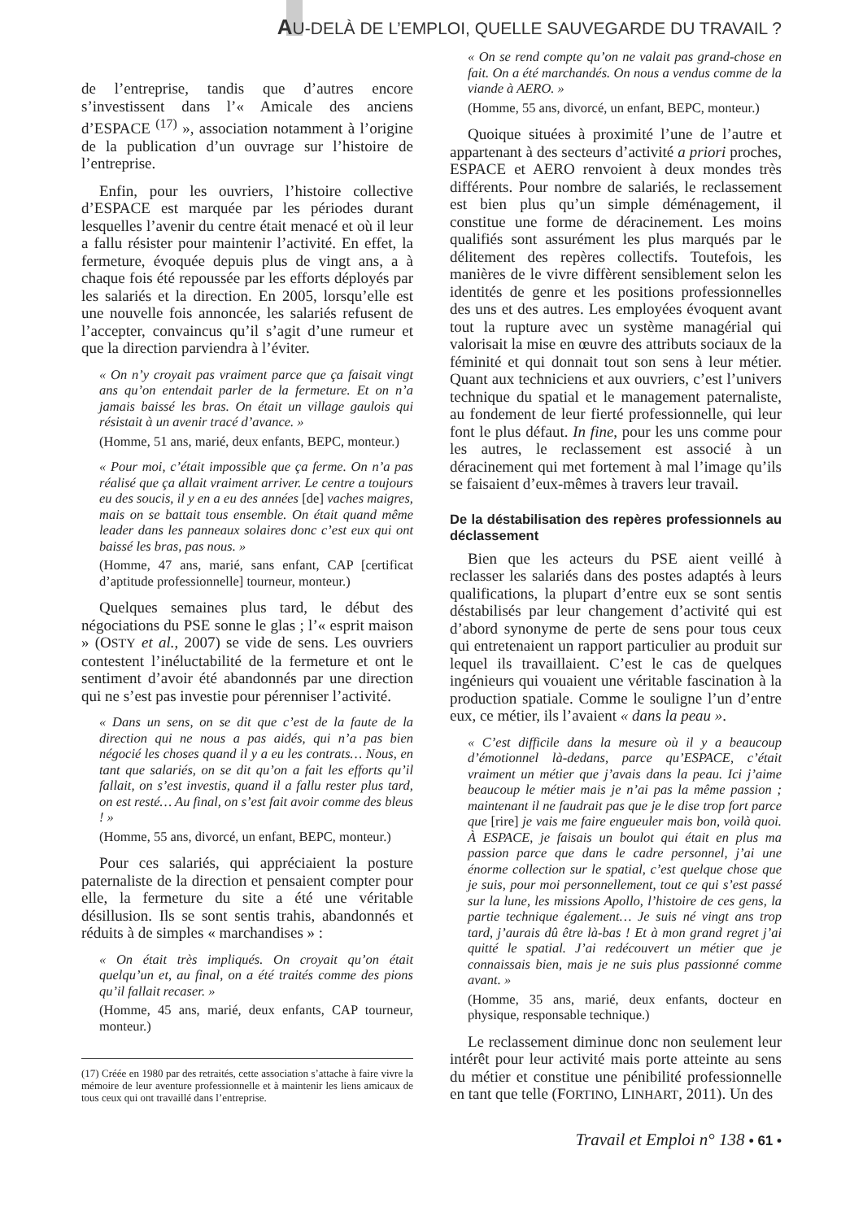AU-DELÀ DE L’EMPLOI, QUELLE SAUVEGARDE DU TRAVAIL ?
de l’entreprise, tandis que d’autres encore s’investissent dans l’« Amicale des anciens d’ESPACE <sup>(17)</sup> », association notamment à l’origine de la publication d’un ouvrage sur l’histoire de l’entreprise.
Enfin, pour les ouvriers, l’histoire collective d’ESPACE est marquée par les périodes durant lesquelles l’avenir du centre était menacé et où il leur a fallu résister pour maintenir l’activité. En effet, la fermeture, évoquée depuis plus de vingt ans, a à chaque fois été repoussée par les efforts déployés par les salariés et la direction. En 2005, lorsqu’elle est une nouvelle fois annoncée, les salariés refusent de l’accepter, convaincus qu’il s’agit d’une rumeur et que la direction parviendra à l’éviter.
« On n’y croyait pas vraiment parce que ça faisait vingt ans qu’on entendait parler de la fermeture. Et on n’a jamais baissé les bras. On était un village gaulois qui résistait à un avenir tracé d’avance. »
(Homme, 51 ans, marié, deux enfants, BEPC, monteur.)
« Pour moi, c’était impossible que ça ferme. On n’a pas réalisé que ça allait vraiment arriver. Le centre a toujours eu des soucis, il y en a eu des années [de] vaches maigres, mais on se battait tous ensemble. On était quand même leader dans les panneaux solaires donc c’est eux qui ont baissé les bras, pas nous. »
(Homme, 47 ans, marié, sans enfant, CAP [certificat d’aptitude professionnelle] tourneur, monteur.)
Quelques semaines plus tard, le début des négociations du PSE sonne le glas ; l’« esprit maison » (OSTY et al., 2007) se vide de sens. Les ouvriers contestent l’inéluctabilité de la fermeture et ont le sentiment d’avoir été abandonnés par une direction qui ne s’est pas investie pour pérenniser l’activité.
« Dans un sens, on se dit que c’est de la faute de la direction qui ne nous a pas aidés, qui n’a pas bien négocié les choses quand il y a eu les contrats… Nous, en tant que salariés, on se dit qu’on a fait les efforts qu’il fallait, on s’est investis, quand il a fallu rester plus tard, on est resté… Au final, on s’est fait avoir comme des bleus ! »
(Homme, 55 ans, divorcé, un enfant, BEPC, monteur.)
Pour ces salariés, qui appréciaient la posture paternaliste de la direction et pensaient compter pour elle, la fermeture du site a été une véritable désillusion. Ils se sont sentis trahis, abandonnés et réduits à de simples « marchandises » :
« On était très impliqués. On croyait qu’on était quelqu’un et, au final, on a été traités comme des pions qu’il fallait recaser. »
(Homme, 45 ans, marié, deux enfants, CAP tourneur, monteur.)
(17) Créée en 1980 par des retraités, cette association s’attache à faire vivre la mémoire de leur aventure professionnelle et à maintenir les liens amicaux de tous ceux qui ont travaillé dans l’entreprise.
« On se rend compte qu’on ne valait pas grand-chose en fait. On a été marchandés. On nous a vendus comme de la viande à AERO. »
(Homme, 55 ans, divorcé, un enfant, BEPC, monteur.)
Quoique situées à proximité l’une de l’autre et appartenant à des secteurs d’activité a priori proches, ESPACE et AERO renvoient à deux mondes très différents. Pour nombre de salariés, le reclassement est bien plus qu’un simple déménagement, il constitue une forme de déracinement. Les moins qualifiés sont assurément les plus marqués par le délitement des repères collectifs. Toutefois, les manières de le vivre diffèrent sensiblement selon les identités de genre et les positions professionnelles des uns et des autres. Les employées évoquent avant tout la rupture avec un système managérial qui valorisait la mise en œuvre des attributs sociaux de la féminité et qui donnait tout son sens à leur métier. Quant aux techniciens et aux ouvriers, c’est l’univers technique du spatial et le management paternaliste, au fondement de leur fierté professionnelle, qui leur font le plus défaut. In fine, pour les uns comme pour les autres, le reclassement est associé à un déracinement qui met fortement à mal l’image qu’ils se faisaient d’eux-mêmes à travers leur travail.
De la déstabilisation des repères professionnels au déclassement
Bien que les acteurs du PSE aient veillé à reclasser les salariés dans des postes adaptés à leurs qualifications, la plupart d’entre eux se sont sentis déstabilisés par leur changement d’activité qui est d’abord synonyme de perte de sens pour tous ceux qui entretenaient un rapport particulier au produit sur lequel ils travaillaient. C’est le cas de quelques ingénieurs qui vouaient une véritable fascination à la production spatiale. Comme le souligne l’un d’entre eux, ce métier, ils l’avaient « dans la peau ».
« C’est difficile dans la mesure où il y a beaucoup d’émotionnel là-dedans, parce qu’ESPACE, c’était vraiment un métier que j’avais dans la peau. Ici j’aime beaucoup le métier mais je n’ai pas la même passion ; maintenant il ne faudrait pas que je le dise trop fort parce que [rire] je vais me faire engueuler mais bon, voilà quoi. À ESPACE, je faisais un boulot qui était en plus ma passion parce que dans le cadre personnel, j’ai une énorme collection sur le spatial, c’est quelque chose que je suis, pour moi personnellement, tout ce qui s’est passé sur la lune, les missions Apollo, l’histoire de ces gens, la partie technique également… Je suis né vingt ans trop tard, j’aurais dû être là-bas ! Et à mon grand regret j’ai quitté le spatial. J’ai redécouvert un métier que je connaissais bien, mais je ne suis plus passionné comme avant. »
(Homme, 35 ans, marié, deux enfants, docteur en physique, responsable technique.)
Le reclassement diminue donc non seulement leur intérêt pour leur activité mais porte atteinte au sens du métier et constitue une pénibilité professionnelle en tant que telle (FORTINO, LINHART, 2011). Un des
Travail et Emploi n° 138 • 61 •